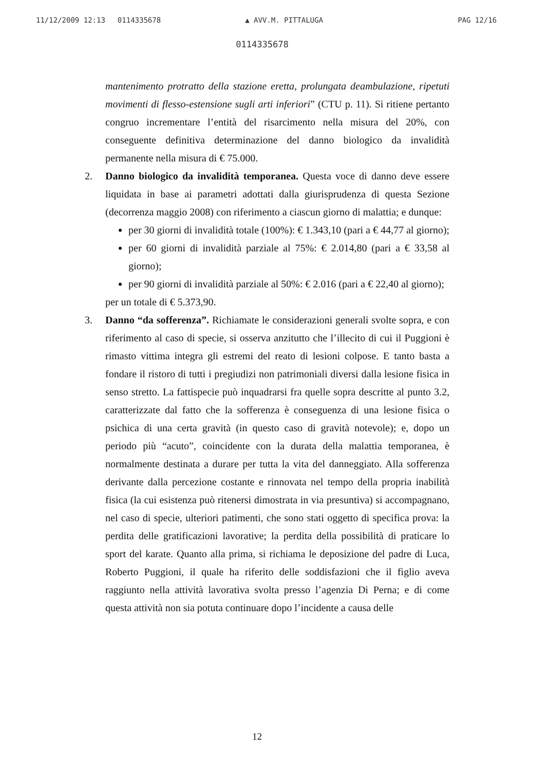11/12/2009 12:13 0114335678 ▲ AVV.M. PITTALUGA PAG 12/16
0114335678
mantenimento protratto della stazione eretta, prolungata deambulazione, ripetuti movimenti di flesso-estensione sugli arti inferiori” (CTU p. 11). Si ritiene pertanto congruo incrementare l’entità del risarcimento nella misura del 20%, con conseguente definitiva determinazione del danno biologico da invalidità permanente nella misura di € 75.000.
2. Danno biologico da invalidità temporanea. Questa voce di danno deve essere liquidata in base ai parametri adottati dalla giurisprudenza di questa Sezione (decorrenza maggio 2008) con riferimento a ciascun giorno di malattia; e dunque:
per 30 giorni di invalidità totale (100%): € 1.343,10 (pari a € 44,77 al giorno);
per 60 giorni di invalidità parziale al 75%: € 2.014,80 (pari a € 33,58 al giorno);
per 90 giorni di invalidità parziale al 50%: € 2.016 (pari a € 22,40 al giorno);
per un totale di € 5.373,90.
3. Danno “da sofferenza”. Richiamate le considerazioni generali svolte sopra, e con riferimento al caso di specie, si osserva anzitutto che l’illecito di cui il Puggioni è rimasto vittima integra gli estremi del reato di lesioni colpose. E tanto basta a fondare il ristoro di tutti i pregiudizi non patrimoniali diversi dalla lesione fisica in senso stretto. La fattispecie può inquadrarsi fra quelle sopra descritte al punto 3.2, caratterizzate dal fatto che la sofferenza è conseguenza di una lesione fisica o psichica di una certa gravità (in questo caso di gravità notevole); e, dopo un periodo più “acuto”, coincidente con la durata della malattia temporanea, è normalmente destinata a durare per tutta la vita del danneggiato. Alla sofferenza derivante dalla percezione costante e rinnovata nel tempo della propria inabilità fisica (la cui esistenza può ritenersi dimostrata in via presuntiva) si accompagnano, nel caso di specie, ulteriori patimenti, che sono stati oggetto di specifica prova: la perdita delle gratificazioni lavorative; la perdita della possibilità di praticare lo sport del karate. Quanto alla prima, si richiama le deposizione del padre di Luca, Roberto Puggioni, il quale ha riferito delle soddisfazioni che il figlio aveva raggiunto nella attività lavorativa svolta presso l’agenzia Di Perna; e di come questa attività non sia potuta continuare dopo l’incidente a causa delle
12